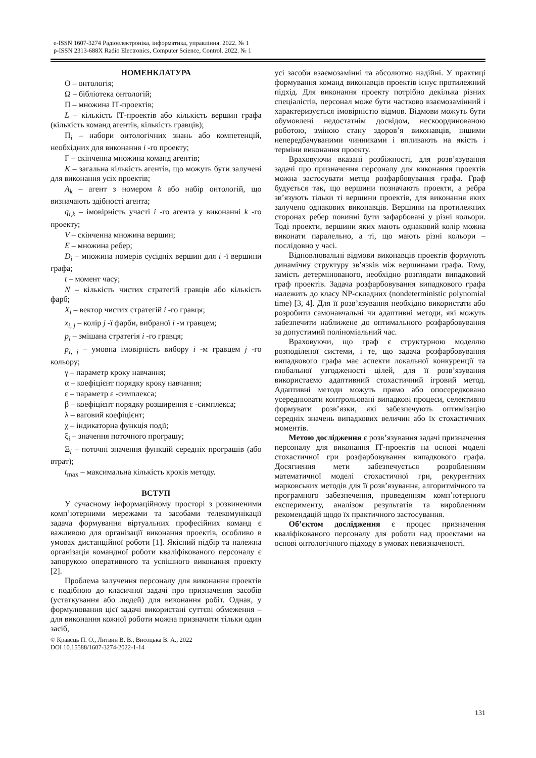e-ISSN 1607-3274 Радіоелектроніка, інформатика, управління. 2022. № 1
p-ISSN 2313-688X Radio Electronics, Computer Science, Control. 2022. № 1
НОМЕНКЛАТУРА
O – онтологія;
Ω – бібліотека онтологій;
Π – множина ІТ-проектів;
L – кількість ІТ-проектів або кількість вершин графа (кількість команд агентів, кількість гравців);
Π<sub>i</sub> – набори онтологічних знань або компетенцій, необхідних для виконання i -го проекту;
Γ – скінченна множина команд агентів;
K – загальна кількість агентів, що можуть бути залучені для виконання усіх проектів;
A<sub>k</sub> – агент з номером k або набір онтологій, що визначають здібності агента;
q<sub>i,k</sub> – імовірність участі i -го агента у виконанні k -го проекту;
V – скінченна множина вершин;
E – множина ребер;
D<sub>i</sub> – множина номерів сусідніх вершин для i -ї вершини графа;
t – момент часу;
N – кількість чистих стратегій гравців або кількість фарб;
X<sub>i</sub> – вектор чистих стратегій i -го гравця;
x<sub>i, j</sub> – колір j -ї фарби, вибраної i -м гравцем;
p<sub>i</sub> – змішана стратегія i -го гравця;
p<sub>i, j</sub> – умовна імовірність вибору i -м гравцем j -го кольору;
γ – параметр кроку навчання;
α – коефіцієнт порядку кроку навчання;
ε – параметр ε -симплекса;
β – коефіцієнт порядку розширення ε -симплекса;
λ – ваговий коефіцієнт;
χ – індикаторна функція події;
ξ<sub>i</sub> – значення поточного програшу;
Ξ<sub>i</sub> – поточні значення функцій середніх програшів (або втрат);
t<sub>max</sub> – максимальна кількість кроків методу.
ВСТУП
У сучасному інформаційному просторі з розвиненими комп’ютерними мережами та засобами телекомунікації задача формування віртуальних професійних команд є важливою для організації виконання проектів, особливо в умовах дистанційної роботи [1]. Якісний підбір та належна організація командної роботи кваліфікованого персоналу є запорукою оперативного та успішного виконання проекту [2].
Проблема залучення персоналу для виконання проектів є подібною до класичної задачі про призначення засобів (устаткування або людей) для виконання робіт. Однак, у формулювання цієї задачі використані суттєві обмеження – для виконання кожної роботи можна призначити тільки один засіб,
© Кравець П. О., Литвин В. В., Висоцька В. А., 2022
DOI 10.15588/1607-3274-2022-1-14
усі засоби взаємозамінні та абсолютно надійні. У практиці формування команд виконавців проектів існує протилежний підхід. Для виконання проекту потрібно декілька різних спеціалістів, персонал може бути частково взаємозамінний і характеризується імовірністю відмов. Відмови можуть бути обумовлені недостатнім досвідом, нескоординованою роботою, зміною стану здоров’я виконавців, іншими непередбачуваними чинниками і впливають на якість і терміни виконання проекту.
Враховуючи вказані розбіжності, для розв’язування задачі про призначення персоналу для виконання проектів можна застосувати метод розфарбовування графа. Граф будується так, що вершини позначають проекти, а ребра зв’язують тільки ті вершини проектів, для виконання яких залучено однакових виконавців. Вершини на протилежних сторонах ребер повинні бути зафарбовані у різні кольори. Тоді проекти, вершини яких мають однаковий колір можна виконати паралельно, а ті, що мають різні кольори – послідовно у часі.
Відновлювальні відмови виконавців проектів формують динамічну структуру зв’язків між вершинами графа. Тому, замість детермінованого, необхідно розглядати випадковий граф проектів. Задача розфарбовування випадкового графа належить до класу NP-складних (nondeterministic polynomial time) [3, 4]. Для її розв’язування необхідно використати або розробити самонавчальні чи адаптивні методи, які можуть забезпечити наближене до оптимального розфарбовування за допустимий поліноміальний час.
Враховуючи, що граф є структурною моделлю розподіленої системи, і те, що задача розфарбовування випадкового графа має аспекти локальної конкуренції та глобальної узгодженості цілей, для її розв’язування використаємо адаптивний стохастичний ігровий метод. Адаптивні методи можуть прямо або опосередковано усереднювати контрольовані випадкові процеси, селективно формувати розв’язки, які забезпечують оптимізацію середніх значень випадкових величин або їх стохастичних моментів.
Метою дослідження є розв’язування задачі призначення персоналу для виконання ІТ-проектів на основі моделі стохастичної гри розфарбовування випадкового графа. Досягнення мети забезпечується розробленням математичної моделі стохастичної гри, рекурентних марковських методів для її розв’язування, алгоритмічного та програмного забезпечення, проведенням комп’ютерного експерименту, аналізом результатів та виробленням рекомендацій щодо їх практичного застосування.
Об’єктом дослідження є процес призначення кваліфікованого персоналу для роботи над проектами на основі онтологічного підходу в умовах невизначеності.
131